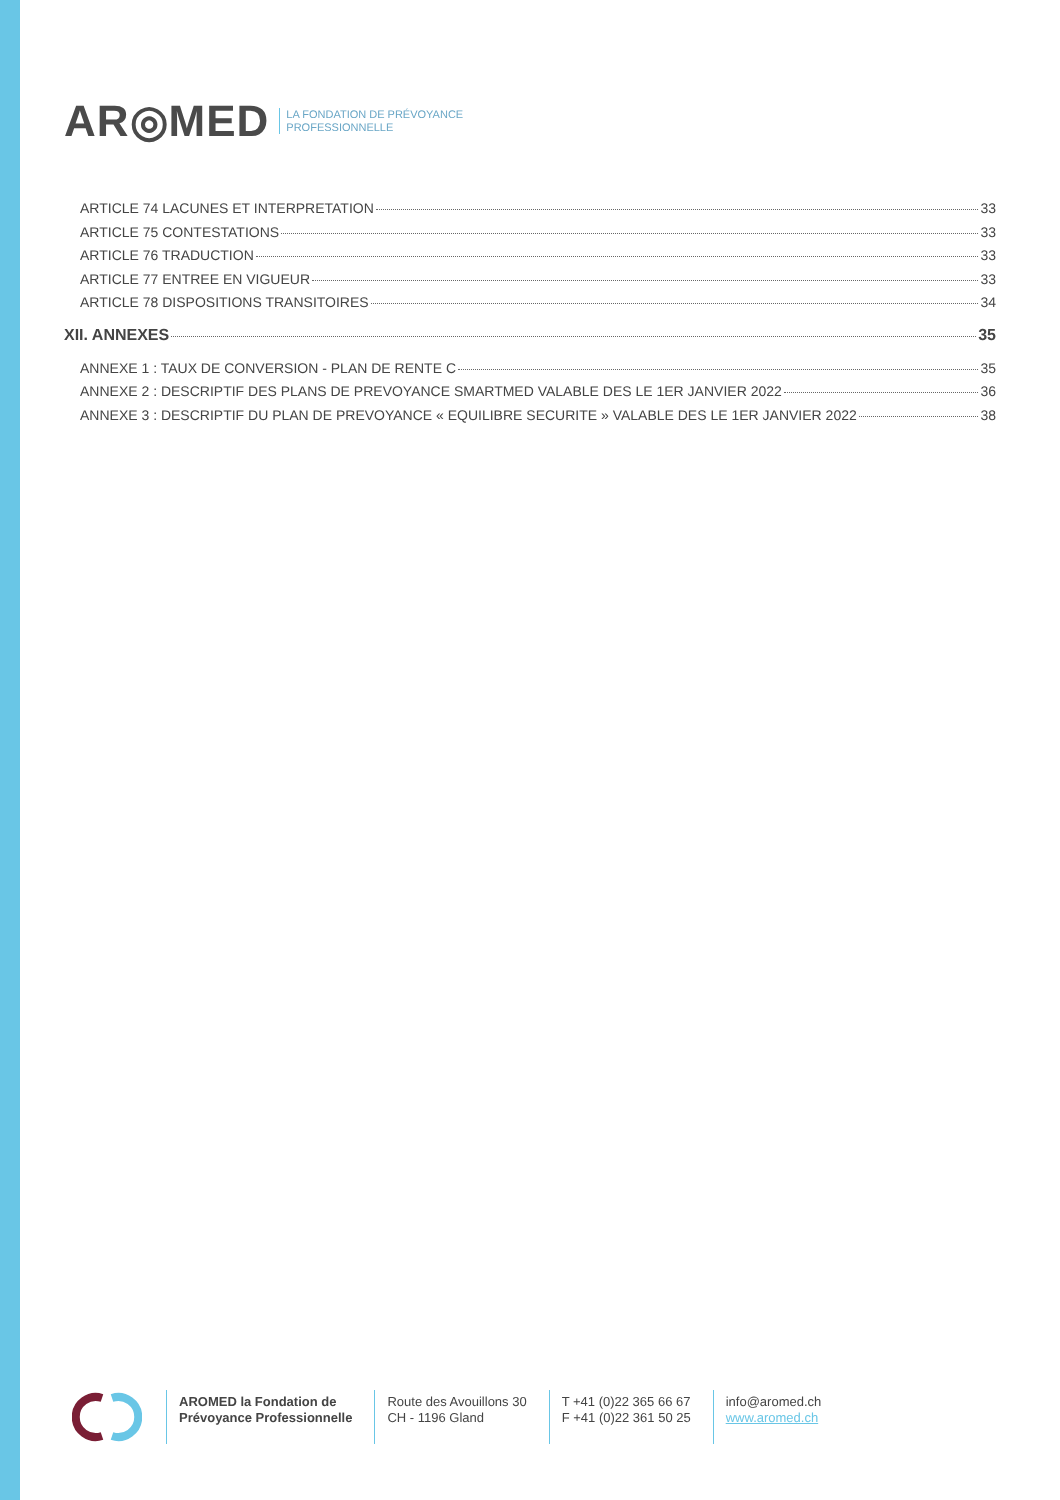AR◎MED LA FONDATION DE PRÉVOYANCE
PROFESSIONNELLE
ARTICLE 74 LACUNES ET INTERPRETATION 33
ARTICLE 75 CONTESTATIONS 33
ARTICLE 76 TRADUCTION 33
ARTICLE 77 ENTREE EN VIGUEUR 33
ARTICLE 78 DISPOSITIONS TRANSITOIRES 34
XII. ANNEXES 35
ANNEXE 1 : TAUX DE CONVERSION - PLAN DE RENTE C 35
ANNEXE 2 : DESCRIPTIF DES PLANS DE PREVOYANCE SMARTMED VALABLE DES LE 1ER JANVIER 2022 36
ANNEXE 3 : DESCRIPTIF DU PLAN DE PREVOYANCE « EQUILIBRE SECURITE » VALABLE DES LE 1ER JANVIER 2022 38
AROMED la Fondation de
Prévoyance Professionnelle
Route des Avouillons 30
CH - 1196 Gland
T +41 (0)22 365 66 67
F +41 (0)22 361 50 25
info@aromed.ch
www.aromed.ch